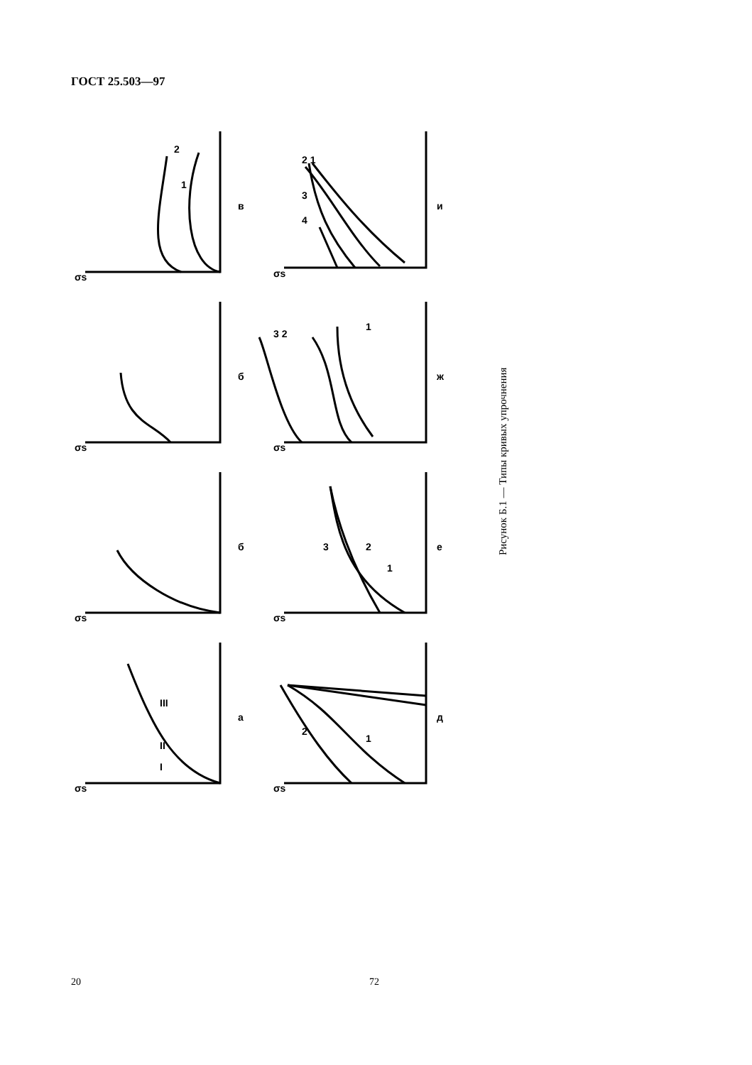ГОСТ 25.503—97
σs
σs
σs
σs
σs
σs
σs
σs
в
б
б
а
и
ж
е
д
2
1
III
II
I
2 1
3
4
3 2
1
3
2
1
2
1
Рисунок Б.1 — Типы кривых упрочнения
20 72